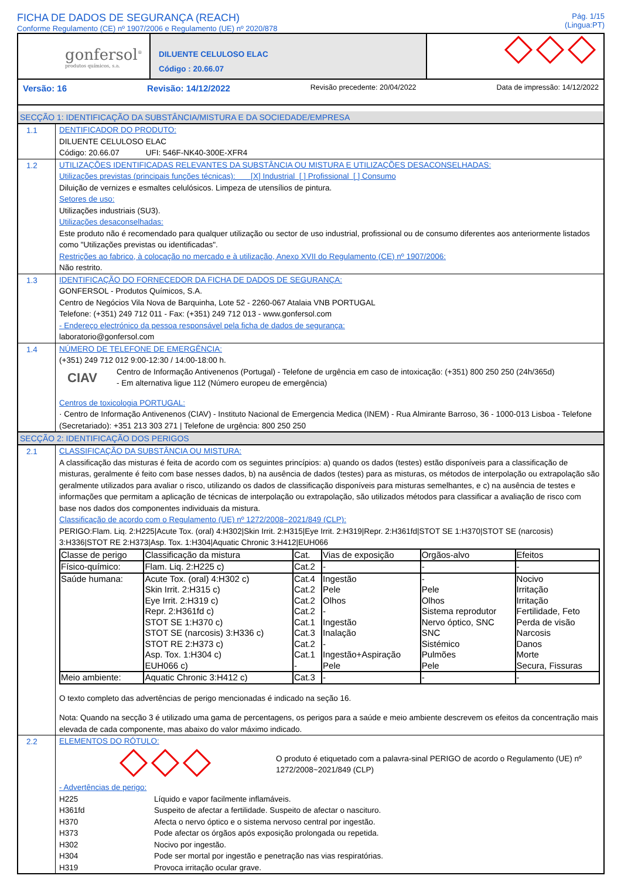FICHA DE DADOS DE SEGURANÇA (REACH)
Conforme Regulamento (CE) nº 1907/2006 e Regulamento (UE) nº 2020/878
Pág. 1/15
(Lingua:PT)
gonfersol<sup>®</sup>
produtos químicos, s.a.
DILUENTE CELULOSO ELAC
Código : 20.66.07
Versão: 16 Revisão: 14/12/2022 Revisão precedente: 20/04/2022 Data de impressão: 14/12/2022
SECÇÃO 1: IDENTIFICAÇÃO DA SUBSTÂNCIA/MISTURA E DA SOCIEDADE/EMPRESA
1.1
DENTIFICADOR DO PRODUTO:
DILUENTE CELULOSO ELAC
Código: 20.66.07 UFI: 546F-NK40-300E-XFR4
1.2
UTILIZAÇÕES IDENTIFICADAS RELEVANTES DA SUBSTÂNCIA OU MISTURA E UTILIZAÇÕES DESACONSELHADAS:
Utilizações previstas (principais funções técnicas): [X] Industrial [ ] Profissional [ ] Consumo
Diluição de vernizes e esmaltes celulósicos. Limpeza de utensílios de pintura.
Setores de uso:
Utilizações industriais (SU3).
Utilizações desaconselhadas:
Este produto não é recomendado para qualquer utilização ou sector de uso industrial, profissional ou de consumo diferentes aos anteriormente listados como "Utilizações previstas ou identificadas".
Restrições ao fabrico, à colocação no mercado e à utilização, Anexo XVII do Regulamento (CE) nº 1907/2006:
Não restrito.
1.3
IDENTIFICAÇÃO DO FORNECEDOR DA FICHA DE DADOS DE SEGURANÇA:
GONFERSOL - Produtos Químicos, S.A.
Centro de Negócios Vila Nova de Barquinha, Lote 52 - 2260-067 Atalaia VNB PORTUGAL
Telefone: (+351) 249 712 011 - Fax: (+351) 249 712 013 - www.gonfersol.com
- Endereço electrónico da pessoa responsável pela ficha de dados de segurança:
laboratorio@gonfersol.com
1.4
NÚMERO DE TELEFONE DE EMERGÊNCIA:
(+351) 249 712 012 9:00-12:30 / 14:00-18:00 h.
CIAV
Centro de Informação Antivenenos (Portugal) - Telefone de urgência em caso de intoxicação: (+351) 800 250 250 (24h/365d)
- Em alternativa ligue 112 (Número europeu de emergência)
Centros de toxicologia PORTUGAL:
· Centro de Informação Antivenenos (CIAV) - Instituto Nacional de Emergencia Medica (INEM) - Rua Almirante Barroso, 36 - 1000-013 Lisboa - Telefone (Secretariado): +351 213 303 271 | Telefone de urgência: 800 250 250
SECÇÃO 2: IDENTIFICAÇÃO DOS PERIGOS
2.1
CLASSIFICAÇÃO DA SUBSTÂNCIA OU MISTURA:
A classificação das misturas é feita de acordo com os seguintes princípios: a) quando os dados (testes) estão disponíveis para a classificação de misturas, geralmente é feito com base nesses dados, b) na ausência de dados (testes) para as misturas, os métodos de interpolação ou extrapolação são geralmente utilizados para avaliar o risco, utilizando os dados de classificação disponíveis para misturas semelhantes, e c) na ausência de testes e informações que permitam a aplicação de técnicas de interpolação ou extrapolação, são utilizados métodos para classificar a avaliação de risco com base nos dados dos componentes individuais da mistura.
Classificação de acordo com o Regulamento (UE) nº 1272/2008~2021/849 (CLP):
PERIGO:Flam. Liq. 2:H225|Acute Tox. (oral) 4:H302|Skin Irrit. 2:H315|Eye Irrit. 2:H319|Repr. 2:H361fd|STOT SE 1:H370|STOT SE (narcosis) 3:H336|STOT RE 2:H373|Asp. Tox. 1:H304|Aquatic Chronic 3:H412|EUH066
| Classe de perigo | Classificação da mistura | Cat. | Vias de exposição | Orgãos-alvo | Efeitos |
| --- | --- | --- | --- | --- | --- |
| Físico-químico: | Flam. Liq. 2:H225 c) | Cat.2 | - | - | - |
| Saúde humana: | Acute Tox. (oral) 4:H302 c) Skin Irrit. 2:H315 c) Eye Irrit. 2:H319 c) Repr. 2:H361fd c) STOT SE 1:H370 c) STOT SE (narcosis) 3:H336 c) STOT RE 2:H373 c) Asp. Tox. 1:H304 c) EUH066 c) | Cat.4 Cat.2 Cat.2 Cat.2 Cat.1 Cat.3 Cat.2 Cat.1 - | Ingestão Pele Olhos - Ingestão Inalação - Ingestão+Aspiração Pele | - Pele Olhos Sistema reprodutor Nervo óptico, SNC SNC Sistémico Pulmões Pele | Nocivo Irritação Irritação Fertilidade, Feto Perda de visão Narcosis Danos Morte Secura, Fissuras |
| Meio ambiente: | Aquatic Chronic 3:H412 c) | Cat.3 | - | - | - |
O texto completo das advertências de perigo mencionadas é indicado na seção 16.
Nota: Quando na secção 3 é utilizado uma gama de percentagens, os perigos para a saúde e meio ambiente descrevem os efeitos da concentração mais elevada de cada componente, mas abaixo do valor máximo indicado.
2.2
ELEMENTOS DO RÓTULO:
O produto é etiquetado com a palavra-sinal PERIGO de acordo o Regulamento (UE) nº 1272/2008~2021/849 (CLP)
- Advertências de perigo:
H225 Líquido e vapor facilmente inflamáveis.
H361fd Suspeito de afectar a fertilidade. Suspeito de afectar o nascituro.
H370 Afecta o nervo óptico e o sistema nervoso central por ingestão.
H373 Pode afectar os órgãos após exposição prolongada ou repetida.
H302 Nocivo por ingestão.
H304 Pode ser mortal por ingestão e penetração nas vias respiratórias.
H319 Provoca irritação ocular grave.